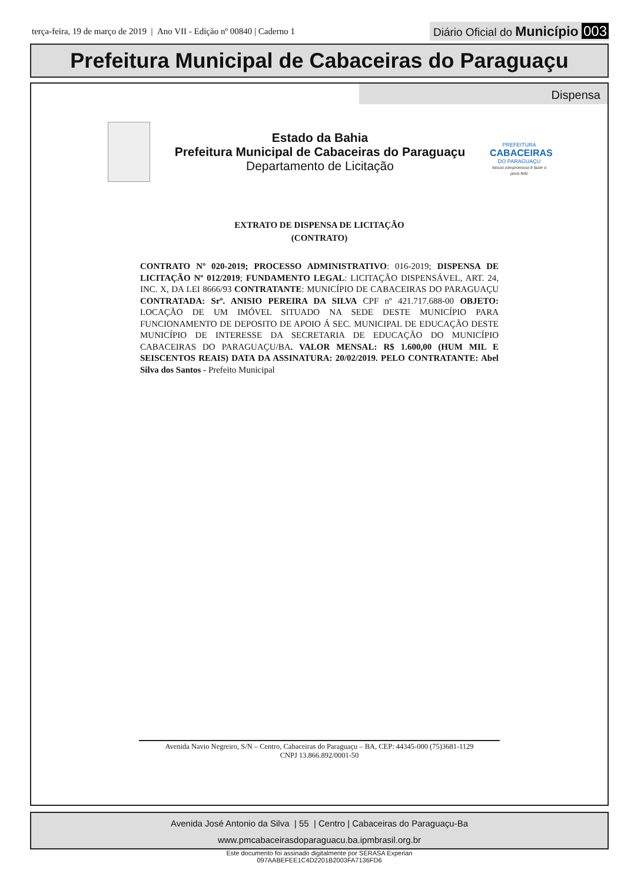terça-feira, 19 de março de 2019 | Ano VII - Edição nº 00840 | Caderno 1
Diário Oficial do Município 003
Prefeitura Municipal de Cabaceiras do Paraguaçu
Dispensa
Estado da Bahia
Prefeitura Municipal de Cabaceiras do Paraguaçu
Departamento de Licitação
PREFEITURA
CABACEIRAS
DO PARAGUAÇU
Nosso compromisso é fazer o povo feliz
EXTRATO DE DISPENSA DE LICITAÇÃO
(CONTRATO)
CONTRATO Nº 020-2019; PROCESSO ADMINISTRATIVO: 016-2019; DISPENSA DE LICITAÇÃO Nº 012/2019; FUNDAMENTO LEGAL: LICITAÇÃO DISPENSÁVEL, ART. 24, INC. X, DA LEI 8666/93 CONTRATANTE: MUNICÍPIO DE CABACEIRAS DO PARAGUAÇU CONTRATADA: Srº. ANISIO PEREIRA DA SILVA CPF nº 421.717.688-00 OBJETO: LOCAÇÃO DE UM IMÓVEL SITUADO NA SEDE DESTE MUNICÍPIO PARA FUNCIONAMENTO DE DEPOSITO DE APOIO Á SEC. MUNICIPAL DE EDUCAÇÃO DESTE MUNICÍPIO DE INTERESSE DA SECRETARIA DE EDUCAÇÃO DO MUNICÍPIO CABACEIRAS DO PARAGUAÇU/BA. VALOR MENSAL: R$ 1.600,00 (HUM MIL E SEISCENTOS REAIS) DATA DA ASSINATURA: 20/02/2019. PELO CONTRATANTE: Abel Silva dos Santos - Prefeito Municipal
Avenida Navio Negreiro, S/N – Centro, Cabaceiras do Paraguaçu – BA, CEP: 44345-000 (75)3681-1129
CNPJ 13.866.892/0001-50
Avenida José Antonio da Silva | 55 | Centro | Cabaceiras do Paraguaçu-Ba
www.pmcabaceirasdoparaguacu.ba.ipmbrasil.org.br
Este documento foi assinado digitalmente por SERASA Experian
097AABEFEE1C4D2201B2003FA7136FD6